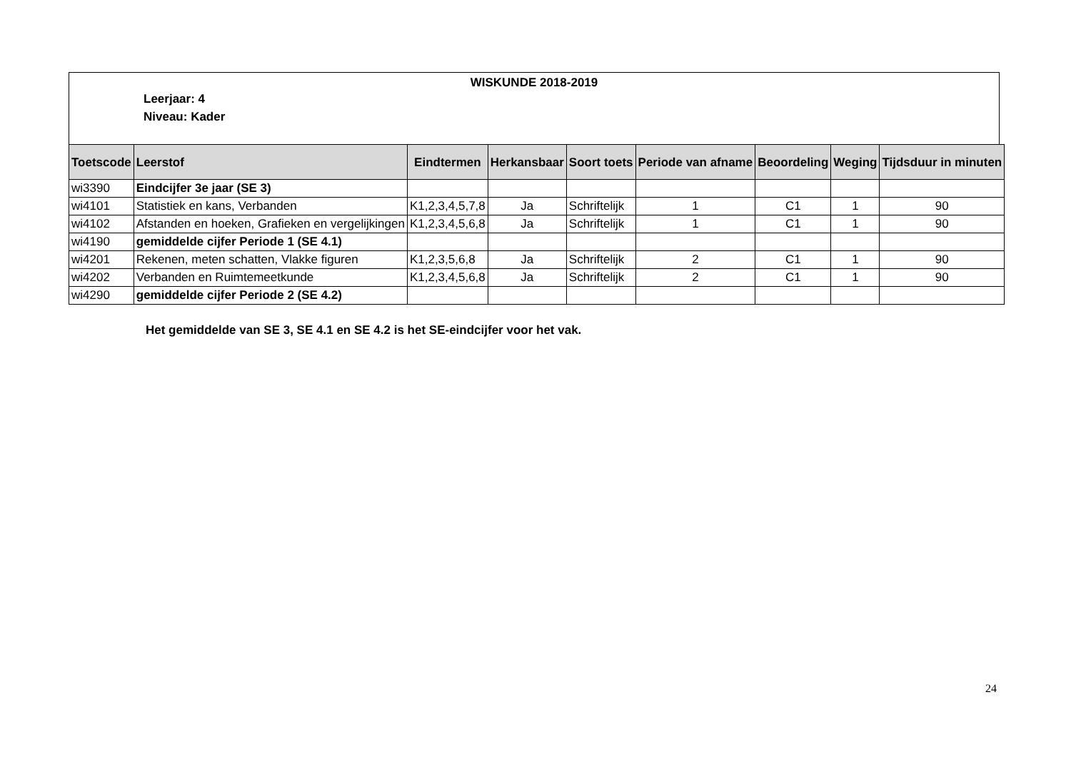WISKUNDE 2018-2019
Leerjaar: 4
Niveau: Kader
| Toetscode | Leerstof | Eindtermen | Herkansbaar | Soort toets | Periode van afname | Beoordeling | Weging | Tijdsduur in minuten |
| --- | --- | --- | --- | --- | --- | --- | --- | --- |
| wi3390 | Eindcijfer 3e jaar (SE 3) | | | | | | | |
| wi4101 | Statistiek en kans, Verbanden | K1,2,3,4,5,7,8 | Ja | Schriftelijk | 1 | C1 | 1 | 90 |
| wi4102 | Afstanden en hoeken, Grafieken en vergelijkingen | K1,2,3,4,5,6,8 | Ja | Schriftelijk | 1 | C1 | 1 | 90 |
| wi4190 | gemiddelde cijfer Periode 1 (SE 4.1) | | | | | | | |
| wi4201 | Rekenen, meten schatten, Vlakke figuren | K1,2,3,5,6,8 | Ja | Schriftelijk | 2 | C1 | 1 | 90 |
| wi4202 | Verbanden en Ruimtemeetkunde | K1,2,3,4,5,6,8 | Ja | Schriftelijk | 2 | C1 | 1 | 90 |
| wi4290 | gemiddelde cijfer Periode 2 (SE 4.2) | | | | | | | |
Het gemiddelde van SE 3, SE 4.1 en SE 4.2 is het SE-eindcijfer voor het vak.
24